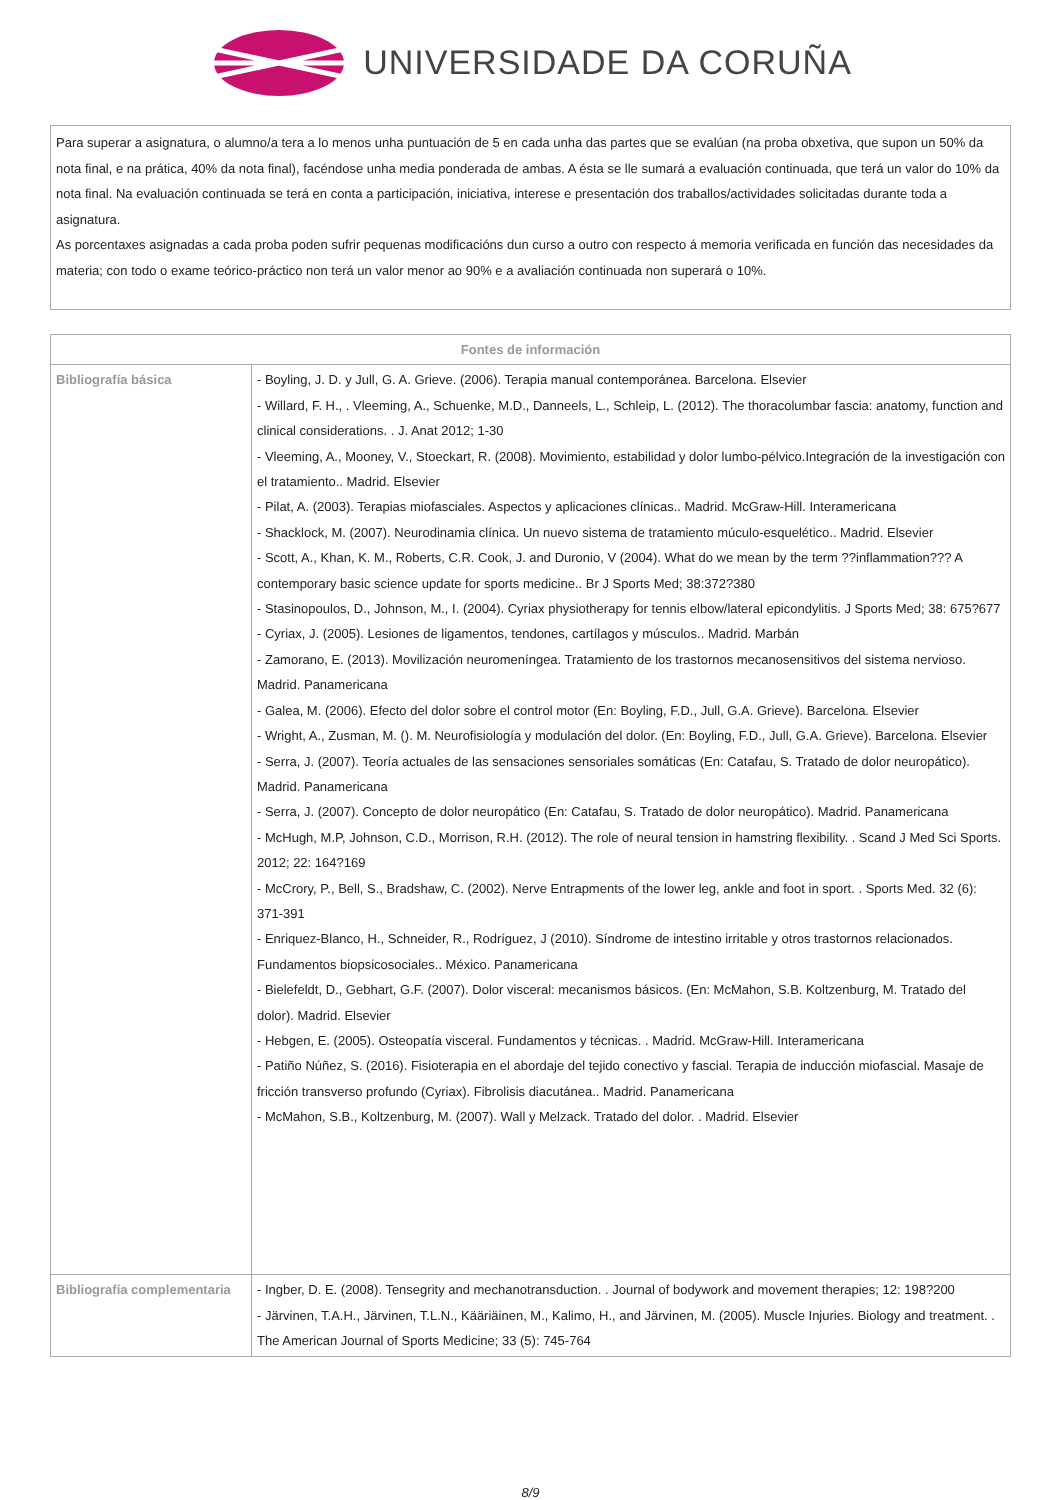UNIVERSIDADE DA CORUÑA
Para superar a asignatura, o alumno/a tera a lo menos unha puntuación de 5 en cada unha das partes que se evalúan (na proba obxetiva, que supon un 50% da nota final, e na prática, 40% da nota final), facéndose unha media ponderada de ambas. A ésta se lle sumará a evaluación continuada, que terá un valor do 10% da nota final. Na evaluación continuada se terá en conta a participación, iniciativa, interese e presentación dos traballos/actividades solicitadas durante toda a asignatura.
As porcentaxes asignadas a cada proba poden sufrir pequenas modificacións dun curso a outro con respecto á memoria verificada en función das necesidades da materia; con todo o exame teórico-práctico non terá un valor menor ao 90% e a avaliación continuada non superará o 10%.
| Fontes de información | |
| --- | --- |
| Bibliografía básica | - Boyling, J. D. y Jull, G. A. Grieve. (2006). Terapia manual contemporánea. Barcelona. Elsevier - Willard, F. H., . Vleeming, A., Schuenke, M.D., Danneels, L., Schleip, L. (2012). The thoracolumbar fascia: anatomy, function and clinical considerations. . J. Anat 2012; 1-30 - Vleeming, A., Mooney, V., Stoeckart, R. (2008). Movimiento, estabilidad y dolor lumbo-pélvico.Integración de la investigación con el tratamiento.. Madrid. Elsevier - Pilat, A. (2003). Terapias miofasciales. Aspectos y aplicaciones clínicas.. Madrid. McGraw-Hill. Interamericana - Shacklock, M. (2007). Neurodinamia clínica. Un nuevo sistema de tratamiento múculo-esquelético.. Madrid. Elsevier - Scott, A., Khan, K. M., Roberts, C.R. Cook, J. and Duronio, V (2004). What do we mean by the term ??inflammation??? A contemporary basic science update for sports medicine.. Br J Sports Med; 38:372?380 - Stasinopoulos, D., Johnson, M., I. (2004). Cyriax physiotherapy for tennis elbow/lateral epicondylitis. J Sports Med; 38: 675?677 - Cyriax, J. (2005). Lesiones de ligamentos, tendones, cartílagos y músculos.. Madrid. Marbán - Zamorano, E. (2013). Movilización neuromeníngea. Tratamiento de los trastornos mecanosensitivos del sistema nervioso. Madrid. Panamericana - Galea, M. (2006). Efecto del dolor sobre el control motor (En: Boyling, F.D., Jull, G.A. Grieve). Barcelona. Elsevier - Wright, A., Zusman, M. (). M. Neurofisiología y modulación del dolor. (En: Boyling, F.D., Jull, G.A. Grieve). Barcelona. Elsevier - Serra, J. (2007). Teoría actuales de las sensaciones sensoriales somáticas (En: Catafau, S. Tratado de dolor neuropático). Madrid. Panamericana - Serra, J. (2007). Concepto de dolor neuropático (En: Catafau, S. Tratado de dolor neuropático). Madrid. Panamericana - McHugh, M.P, Johnson, C.D., Morrison, R.H. (2012). The role of neural tension in hamstring flexibility. . Scand J Med Sci Sports. 2012; 22: 164?169 - McCrory, P., Bell, S., Bradshaw, C. (2002). Nerve Entrapments of the lower leg, ankle and foot in sport. . Sports Med. 32 (6): 371-391 - Enriquez-Blanco, H., Schneider, R., Rodríguez, J (2010). Síndrome de intestino irritable y otros trastornos relacionados. Fundamentos biopsicosociales.. México. Panamericana - Bielefeldt, D., Gebhart, G.F. (2007). Dolor visceral: mecanismos básicos. (En: McMahon, S.B. Koltzenburg, M. Tratado del dolor). Madrid. Elsevier - Hebgen, E. (2005). Osteopatía visceral. Fundamentos y técnicas. . Madrid. McGraw-Hill. Interamericana - Patiño Núñez, S. (2016). Fisioterapia en el abordaje del tejido conectivo y fascial. Terapia de inducción miofascial. Masaje de fricción transverso profundo (Cyriax). Fibrolisis diacutánea.. Madrid. Panamericana - McMahon, S.B., Koltzenburg, M. (2007). Wall y Melzack. Tratado del dolor. . Madrid. Elsevier |
| Bibliografía complementaria | - Ingber, D. E. (2008). Tensegrity and mechanotransduction. . Journal of bodywork and movement therapies; 12: 198?200 - Järvinen, T.A.H., Järvinen, T.L.N., Kääriäinen, M., Kalimo, H., and Järvinen, M. (2005). Muscle Injuries. Biology and treatment. . The American Journal of Sports Medicine; 33 (5): 745-764 |
8/9